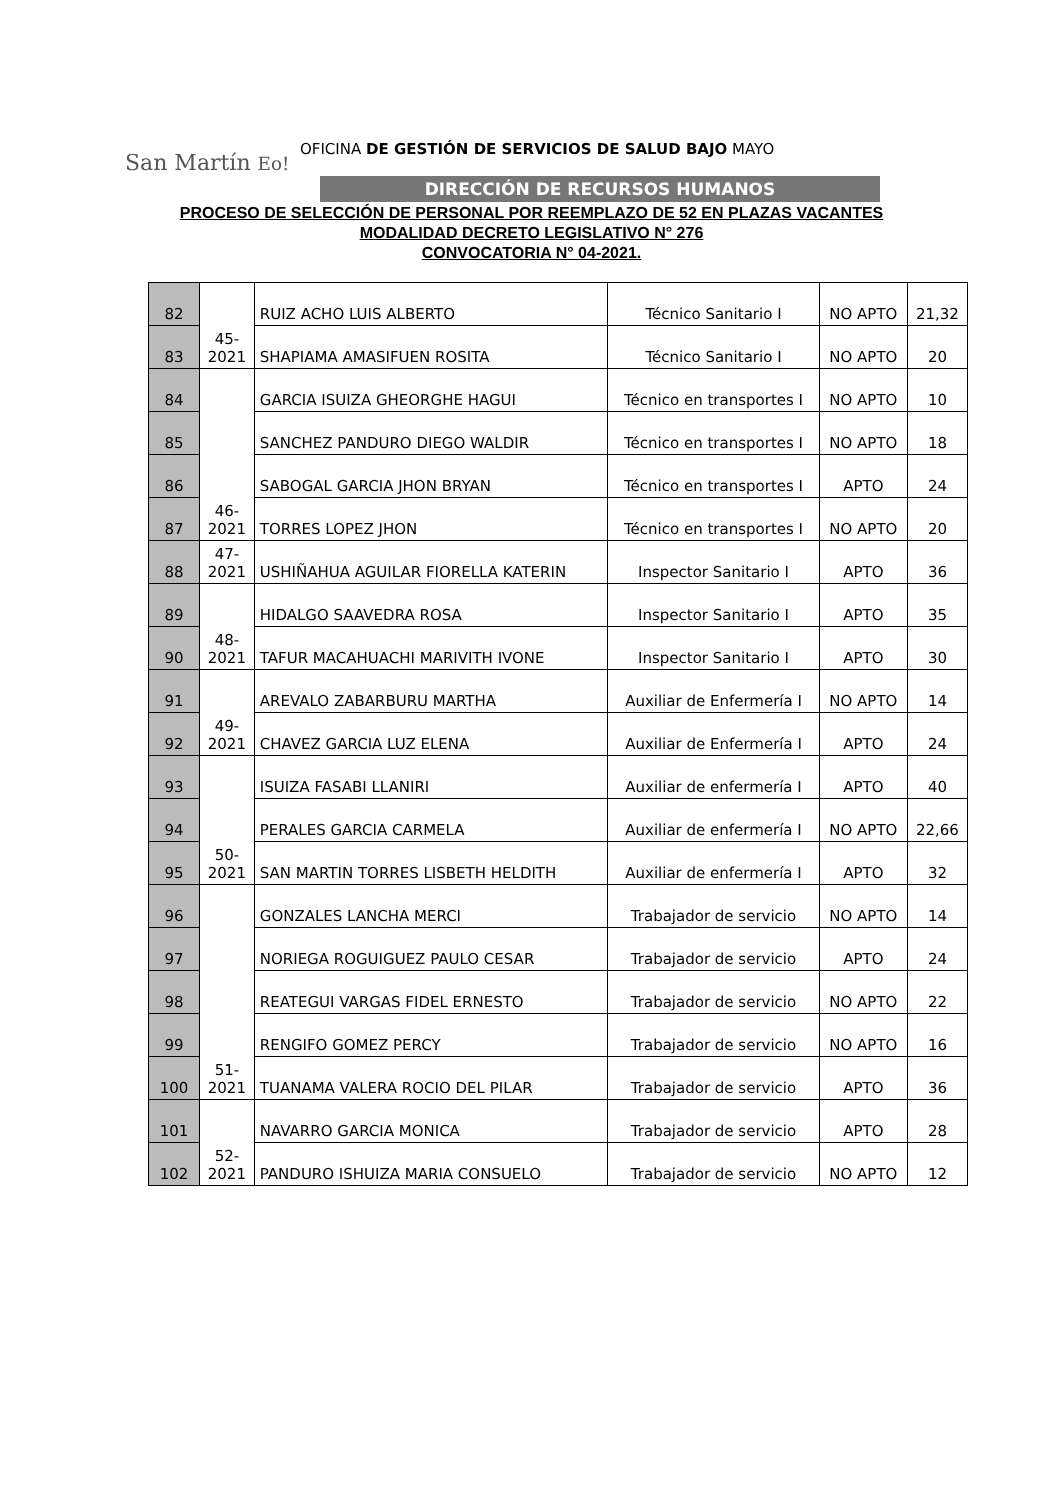San Martín Eo!
OFICINA DE GESTIÓN DE SERVICIOS DE SALUD BAJO MAYO
DIRECCIÓN DE RECURSOS HUMANOS
PROCESO DE SELECCIÓN DE PERSONAL POR REEMPLAZO DE 52 EN PLAZAS VACANTES
MODALIDAD DECRETO LEGISLATIVO N° 276
CONVOCATORIA N° 04-2021.
| 82 | 45- 2021 | RUIZ ACHO LUIS ALBERTO | Técnico Sanitario I | NO APTO | 21,32 |
| 83 | | SHAPIAMA AMASIFUEN ROSITA | Técnico Sanitario I | NO APTO | 20 |
| 84 | 46- 2021 | GARCIA ISUIZA GHEORGHE HAGUI | Técnico en transportes I | NO APTO | 10 |
| 85 | | SANCHEZ PANDURO DIEGO WALDIR | Técnico en transportes I | NO APTO | 18 |
| 86 | | SABOGAL GARCIA JHON BRYAN | Técnico en transportes I | APTO | 24 |
| 87 | | TORRES LOPEZ JHON | Técnico en transportes I | NO APTO | 20 |
| 88 | 47- 2021 | USHIÑAHUA AGUILAR FIORELLA KATERIN | Inspector Sanitario I | APTO | 36 |
| 89 | 48- 2021 | HIDALGO SAAVEDRA ROSA | Inspector Sanitario I | APTO | 35 |
| 90 | | TAFUR MACAHUACHI MARIVITH IVONE | Inspector Sanitario I | APTO | 30 |
| 91 | 49- 2021 | AREVALO ZABARBURU MARTHA | Auxiliar de Enfermería I | NO APTO | 14 |
| 92 | | CHAVEZ GARCIA LUZ ELENA | Auxiliar de Enfermería I | APTO | 24 |
| 93 | 50- 2021 | ISUIZA FASABI LLANIRI | Auxiliar de enfermería I | APTO | 40 |
| 94 | | PERALES GARCIA CARMELA | Auxiliar de enfermería I | NO APTO | 22,66 |
| 95 | | SAN MARTIN TORRES LISBETH HELDITH | Auxiliar de enfermería I | APTO | 32 |
| 96 | 51- 2021 | GONZALES LANCHA MERCI | Trabajador de servicio | NO APTO | 14 |
| 97 | | NORIEGA ROGUIGUEZ PAULO CESAR | Trabajador de servicio | APTO | 24 |
| 98 | | REATEGUI VARGAS FIDEL ERNESTO | Trabajador de servicio | NO APTO | 22 |
| 99 | | RENGIFO GOMEZ PERCY | Trabajador de servicio | NO APTO | 16 |
| 100 | | TUANAMA VALERA ROCIO DEL PILAR | Trabajador de servicio | APTO | 36 |
| 101 | 52- 2021 | NAVARRO GARCIA MONICA | Trabajador de servicio | APTO | 28 |
| 102 | | PANDURO ISHUIZA MARIA CONSUELO | Trabajador de servicio | NO APTO | 12 |